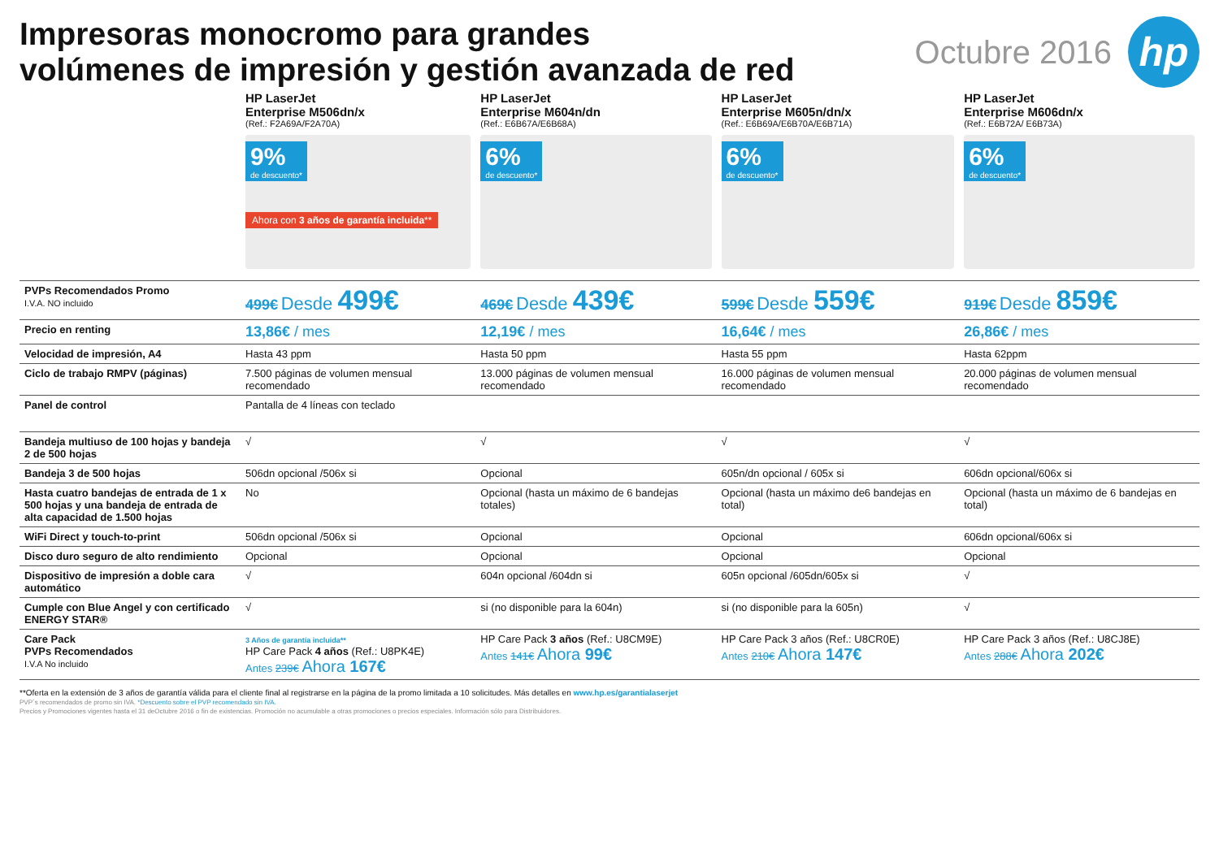Impresoras monocromo para grandes
volúmenes de impresión y gestión avanzada de red
Octubre 2016
hp
| | HP LaserJet Enterprise M506dn/x (Ref.: F2A69A/F2A70A) | HP LaserJet Enterprise M604n/dn (Ref.: E6B67A/E6B68A) | HP LaserJet Enterprise M605n/dn/x (Ref.: E6B69A/E6B70A/E6B71A) | HP LaserJet Enterprise M606dn/x (Ref.: E6B72A/ E6B73A) |
| | 9% de descuento* Ahora con 3 años de garantía incluida ** | 6% de descuento* | 6% de descuento* | 6% de descuento* |
| PVPs Recomendados Promo I.V.A. NO incluido | 499€ Desde 499€ | 469€ Desde 439€ | 599€ Desde 559€ | 919€ Desde 859€ |
| Precio en renting | 13,86€ / mes | 12,19€ / mes | 16,64€ / mes | 26,86€ / mes |
| Velocidad de impresión, A4 | Hasta 43 ppm | Hasta 50 ppm | Hasta 55 ppm | Hasta 62ppm |
| Ciclo de trabajo RMPV (páginas) | 7.500 páginas de volumen mensual recomendado | 13.000 páginas de volumen mensual recomendado | 16.000 páginas de volumen mensual recomendado | 20.000 páginas de volumen mensual recomendado |
| Panel de control | Pantalla de 4 líneas con teclado | | | |
| Bandeja multiuso de 100 hojas y bandeja 2 de 500 hojas | √ | √ | √ | √ |
| Bandeja 3 de 500 hojas | 506dn opcional /506x si | Opcional | 605n/dn opcional / 605x si | 606dn opcional/606x si |
| Hasta cuatro bandejas de entrada de 1 x 500 hojas y una bandeja de entrada de alta capacidad de 1.500 hojas | No | Opcional (hasta un máximo de 6 bandejas totales) | Opcional (hasta un máximo de6 bandejas en total) | Opcional (hasta un máximo de 6 bandejas en total) |
| WiFi Direct y touch-to-print | 506dn opcional /506x si | Opcional | Opcional | 606dn opcional/606x si |
| Disco duro seguro de alto rendimiento | Opcional | Opcional | Opcional | Opcional |
| Dispositivo de impresión a doble cara automático | √ | 604n opcional /604dn si | 605n opcional /605dn/605x si | √ |
| Cumple con Blue Angel y con certificado ENERGY STAR® | √ | si (no disponible para la 604n) | si (no disponible para la 605n) | √ |
| Care Pack PVPs Recomendados I.V.A No incluido | 3 Años de garantía incluida** HP Care Pack 4 años (Ref.: U8PK4E) Antes 239€ Ahora 167€ | HP Care Pack 3 años (Ref.: U8CM9E) Antes 141€ Ahora 99€ | HP Care Pack 3 años (Ref.: U8CR0E) Antes 210€ Ahora 147€ | HP Care Pack 3 años (Ref.: U8CJ8E) Antes 288€ Ahora 202€ |
**Oferta en la extensión de 3 años de garantía válida para el cliente final al registrarse en la página de la promo limitada a 10 solicitudes. Más detalles en www.hp.es/garantialaserjet
PVP´s recomendados de promo sin IVA. *Descuento sobre el PVP recomendado sin IVA.
Precios y Promociones vigentes hasta el 31 deOctubre 2016 o fin de existencias. Promoción no acumulable a otras promociones o precios especiales. Información sólo para Distribuidores.